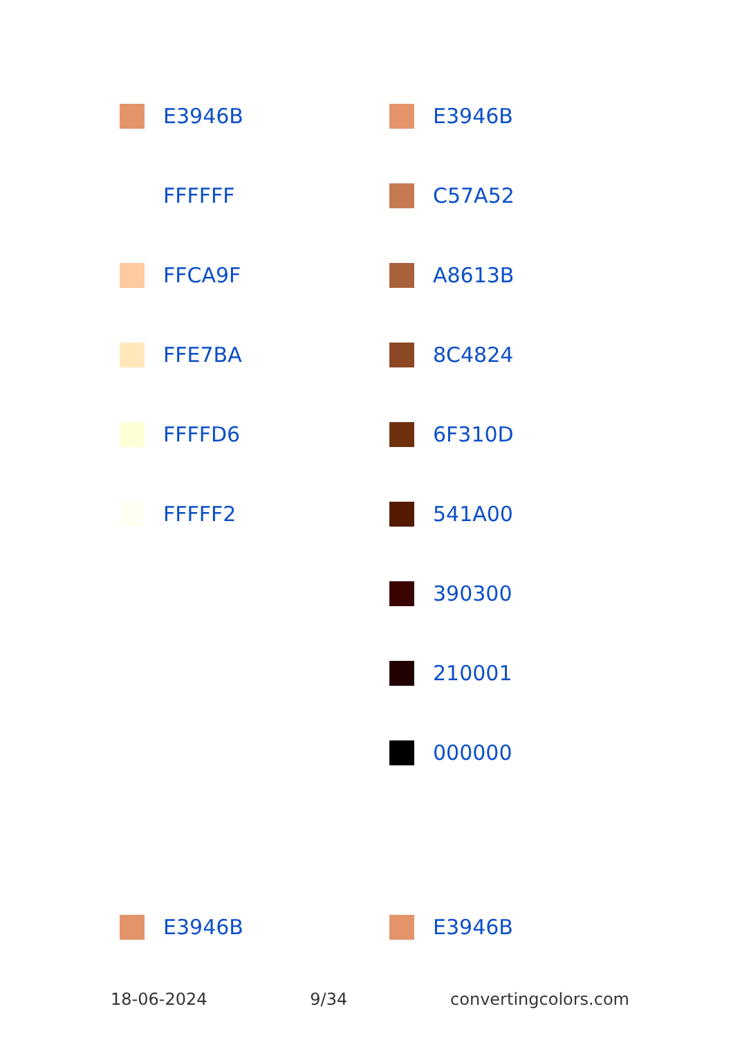E3946B
FFFFFF
FFCA9F
FFE7BA
FFFFD6
FFFFF2
E3946B
C57A52
A8613B
8C4824
6F310D
541A00
390300
210001
000000
E3946B E3946B
18-06-2024 9/34 convertingcolors.com